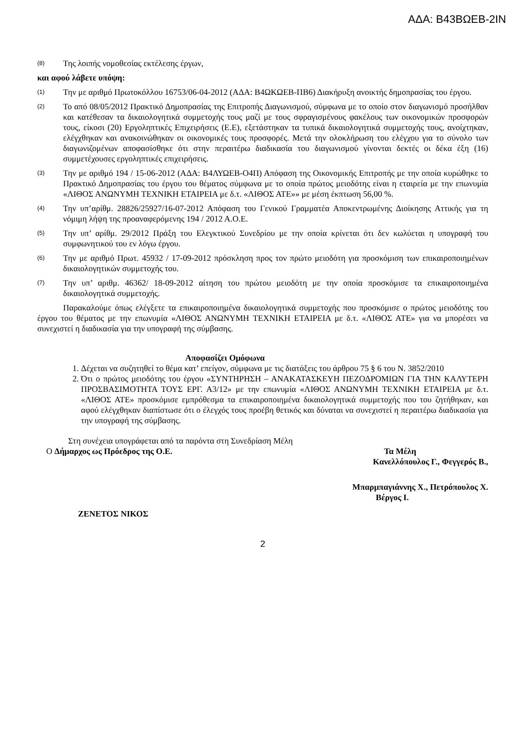ΑΔΑ: Β43ΒΩΕΒ-2ΙΝ
(8) Της λοιπής νομοθεσίας εκτέλεσης έργων,
και αφού λάβετε υπόψη:
(1) Την με αριθμό Πρωτοκόλλου 16753/06-04-2012 (ΑΔΑ: Β4ΩΚΩΕΒ-ΠΒ6) Διακήρυξη ανοικτής δημοπρασίας του έργου.
(2) Το από 08/05/2012 Πρακτικό Δημοπρασίας της Επιτροπής Διαγωνισμού, σύμφωνα με το οποίο στον διαγωνισμό προσήλθαν και κατέθεσαν τα δικαιολογητικά συμμετοχής τους μαζί με τους σφραγισμένους φακέλους των οικονομικών προσφορών τους, είκοσι (20) Εργοληπτικές Επιχειρήσεις (Ε.Ε), εξετάστηκαν τα τυπικά δικαιολογητικά συμμετοχής τους, ανοίχτηκαν, ελέγχθηκαν και ανακοινώθηκαν οι οικονομικές τους προσφορές. Μετά την ολοκλήρωση του ελέγχου για το σύνολο των διαγωνιζομένων αποφασίσθηκε ότι στην περαιτέρω διαδικασία του διαγωνισμού γίνονται δεκτές οι δέκα έξη (16) συμμετέχουσες εργοληπτικές επιχειρήσεις.
(3) Την με αριθμό 194 / 15-06-2012 (ΑΔΑ: Β4ΛΥΩΕΒ-Ο4Π) Απόφαση της Οικονομικής Επιτροπής με την οποία κυρώθηκε το Πρακτικό Δημοπρασίας του έργου του θέματος σύμφωνα με το οποία πρώτος μειοδότης είναι η εταιρεία με την επωνυμία «ΛΙΘΟΣ ΑΝΩΝΥΜΗ ΤΕΧΝΙΚΗ ΕΤΑΙΡΕΙΑ με δ.τ. «ΛΙΘΟΣ ΑΤΕ»» με μέση έκπτωση 56,00 %.
(4) Την υπ’αρίθμ. 28826/25927/16-07-2012 Απόφαση του Γενικού Γραμματέα Αποκεντρωμένης Διοίκησης Αττικής για τη νόμιμη λήψη της προαναφερόμενης 194 / 2012 Α.Ο.Ε.
(5) Την υπ’ αρίθμ. 29/2012 Πράξη του Ελεγκτικού Συνεδρίου με την οποία κρίνεται ότι δεν κωλύεται η υπογραφή του συμφωνητικού του εν λόγω έργου.
(6) Την με αριθμό Πρωτ. 45932 / 17-09-2012 πρόσκληση προς τον πρώτο μειοδότη για προσκόμιση των επικαιροποιημένων δικαιολογητικών συμμετοχής του.
(7) Την υπ’ αριθμ. 46362/ 18-09-2012 αίτηση του πρώτου μειοδότη με την οποία προσκόμισε τα επικαιροποιημένα δικαιολογητικά συμμετοχής.
Παρακαλούμε όπως ελέγξετε τα επικαιροποιημένα δικαιολογητικά συμμετοχής που προσκόμισε ο πρώτος μειοδότης του έργου του θέματος με την επωνυμία «ΛΙΘΟΣ ΑΝΩΝΥΜΗ ΤΕΧΝΙΚΗ ΕΤΑΙΡΕΙΑ με δ.τ. «ΛΙΘΟΣ ΑΤΕ» για να μπορέσει να συνεχιστεί η διαδικασία για την υπογραφή της σύμβασης.
Αποφασίζει Ομόφωνα
1. Δέχεται να συζητηθεί το θέμα κατ’ επείγον, σύμφωνα με τις διατάξεις του άρθρου 75 § 6 του Ν. 3852/2010
2. Ότι ο πρώτος μειοδότης του έργου «ΣΥΝΤΗΡΗΣΗ – ΑΝΑΚΑΤΑΣΚΕΥΗ ΠΕΖΟΔΡΟΜΙΩΝ ΓΙΑ ΤΗΝ ΚΑΛΥΤΕΡΗ ΠΡΟΣΒΑΣΙΜΟΤΗΤΑ ΤΟΥΣ ΕΡΓ. Α3/12» με την επωνυμία «ΛΙΘΟΣ ΑΝΩΝΥΜΗ ΤΕΧΝΙΚΗ ΕΤΑΙΡΕΙΑ με δ.τ. «ΛΙΘΟΣ ΑΤΕ» προσκόμισε εμπρόθεσμα τα επικαιροποιημένα δικαιολογητικά συμμετοχής που του ζητήθηκαν, και αφού ελέγχθηκαν διαπίστωσε ότι ο έλεγχός τους προέβη θετικός και δύναται να συνεχιστεί η περαιτέρω διαδικασία για την υπογραφή της σύμβασης.
Στη συνέχεια υπογράφεται από τα παρόντα στη Συνεδρίαση Μέλη
Ο Δήμαρχος ως Πρόεδρος της Ο.Ε. Τα Μέλη
Κανελλόπουλος Γ., Φεγγερός Β.,
Μπαρμπαγιάννης Χ., Πετρόπουλος Χ.
Βέργος Ι.
ΖΕΝΕΤΟΣ ΝΙΚΟΣ
2